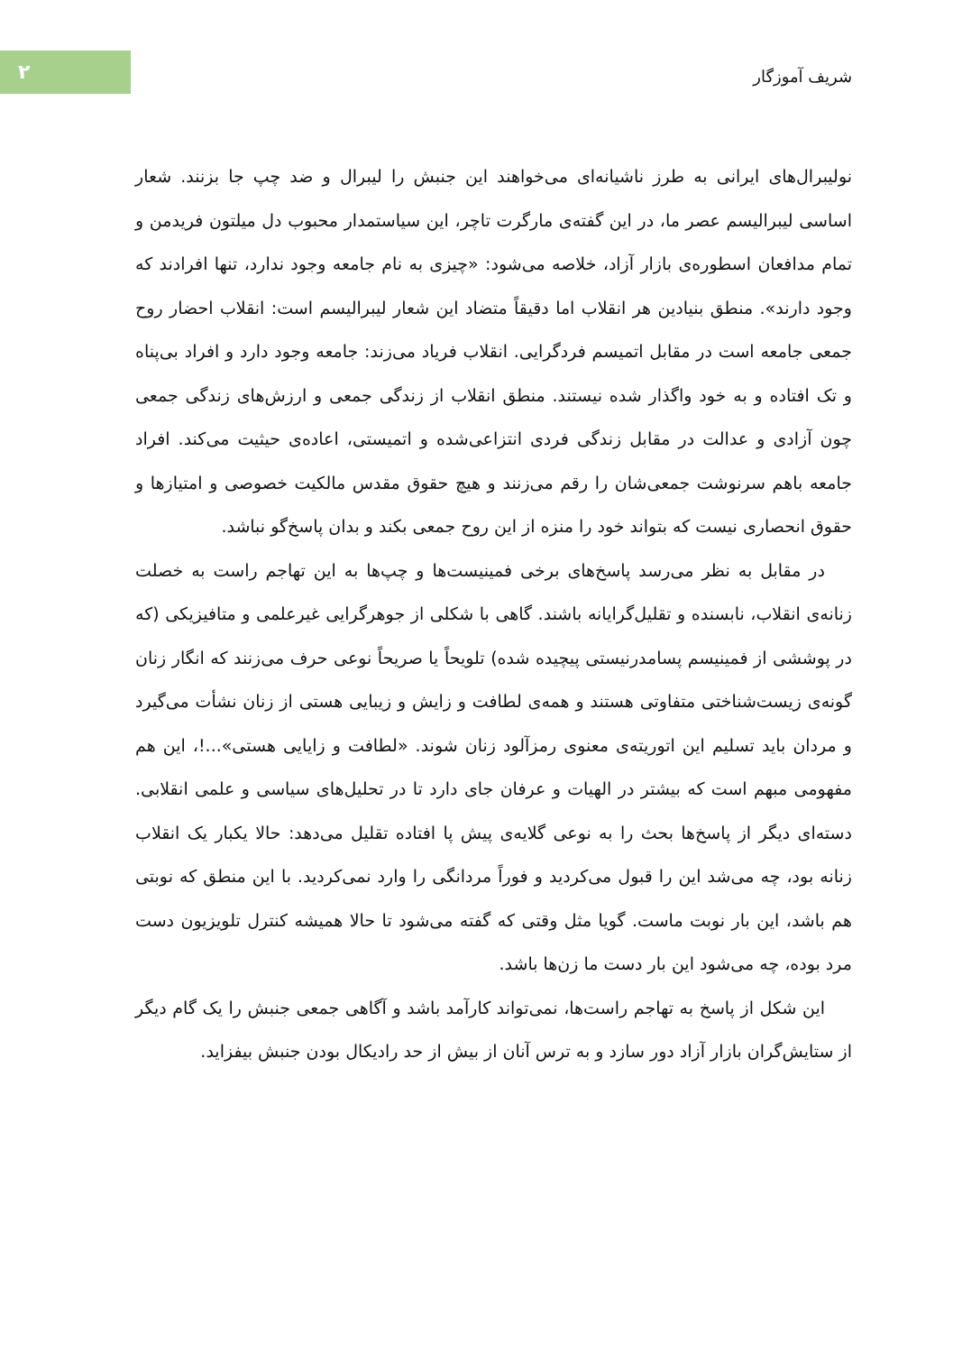۲
شریف آموزگار
نولیبرال‌های ایرانی به طرز ناشیانه‌ای می‌خواهند این جنبش را لیبرال و ضد چپ جا بزنند. شعار اساسی لیبرالیسم عصر ما، در این گفته‌ی مارگرت تاچر، این سیاستمدار محبوب دل میلتون فریدمن و تمام مدافعان اسطوره‌ی بازار آزاد، خلاصه می‌شود: «چیزی به نام جامعه وجود ندارد، تنها افرادند که وجود دارند». منطق بنیادین هر انقلاب اما دقیقاً متضاد این شعار لیبرالیسم است: انقلاب احضار روح جمعی جامعه است در مقابل اتمیسم فردگرایی. انقلاب فریاد می‌زند: جامعه وجود دارد و افراد بی‌پناه و تک افتاده و به خود واگذار شده نیستند. منطق انقلاب از زندگی جمعی و ارزش‌های زندگی جمعی چون آزادی و عدالت در مقابل زندگی فردی انتزاعی‌شده و اتمیستی، اعاده‌ی حیثیت می‌کند. افراد جامعه باهم سرنوشت جمعی‌شان را رقم می‌زنند و هیچ حقوق مقدس مالکیت خصوصی و امتیازها و حقوق انحصاری نیست که بتواند خود را منزه از این روح جمعی بکند و بدان پاسخ‌گو نباشد.
در مقابل به نظر می‌رسد پاسخ‌های برخی فمینیست‌ها و چپ‌ها به این تهاجم راست به خصلت زنانه‌ی انقلاب، نابسنده و تقلیل‌گرایانه باشند. گاهی با شکلی از جوهرگرایی غیرعلمی و متافیزیکی (که در پوششی از فمینیسم پسامدرنیستی پیچیده شده) تلویحاً یا صریحاً نوعی حرف می‌زنند که انگار زنان گونه‌ی زیست‌شناختی متفاوتی هستند و همه‌ی لطافت و زایش و زیبایی هستی از زنان نشأت می‌گیرد و مردان باید تسلیم این اتوریته‌ی معنوی رمزآلود زنان شوند. «لطافت و زایایی هستی»...!، این هم مفهومی مبهم است که بیشتر در الهیات و عرفان جای دارد تا در تحلیل‌های سیاسی و علمی انقلابی. دسته‌ای دیگر از پاسخ‌ها بحث را به نوعی گلایه‌ی پیش پا افتاده تقلیل می‌دهد: حالا یکبار یک انقلاب زنانه بود، چه می‌شد این را قبول می‌کردید و فوراً مردانگی را وارد نمی‌کردید. با این منطق که نوبتی هم باشد، این بار نوبت ماست. گویا مثل وقتی که گفته می‌شود تا حالا همیشه کنترل تلویزیون دست مرد بوده، چه می‌شود این بار دست ما زن‌ها باشد.
این شکل از پاسخ به تهاجم راست‌ها، نمی‌تواند کارآمد باشد و آگاهی جمعی جنبش را یک گام دیگر از ستایش‌گران بازار آزاد دور سازد و به ترس آنان از بیش از حد رادیکال بودن جنبش بیفزاید.